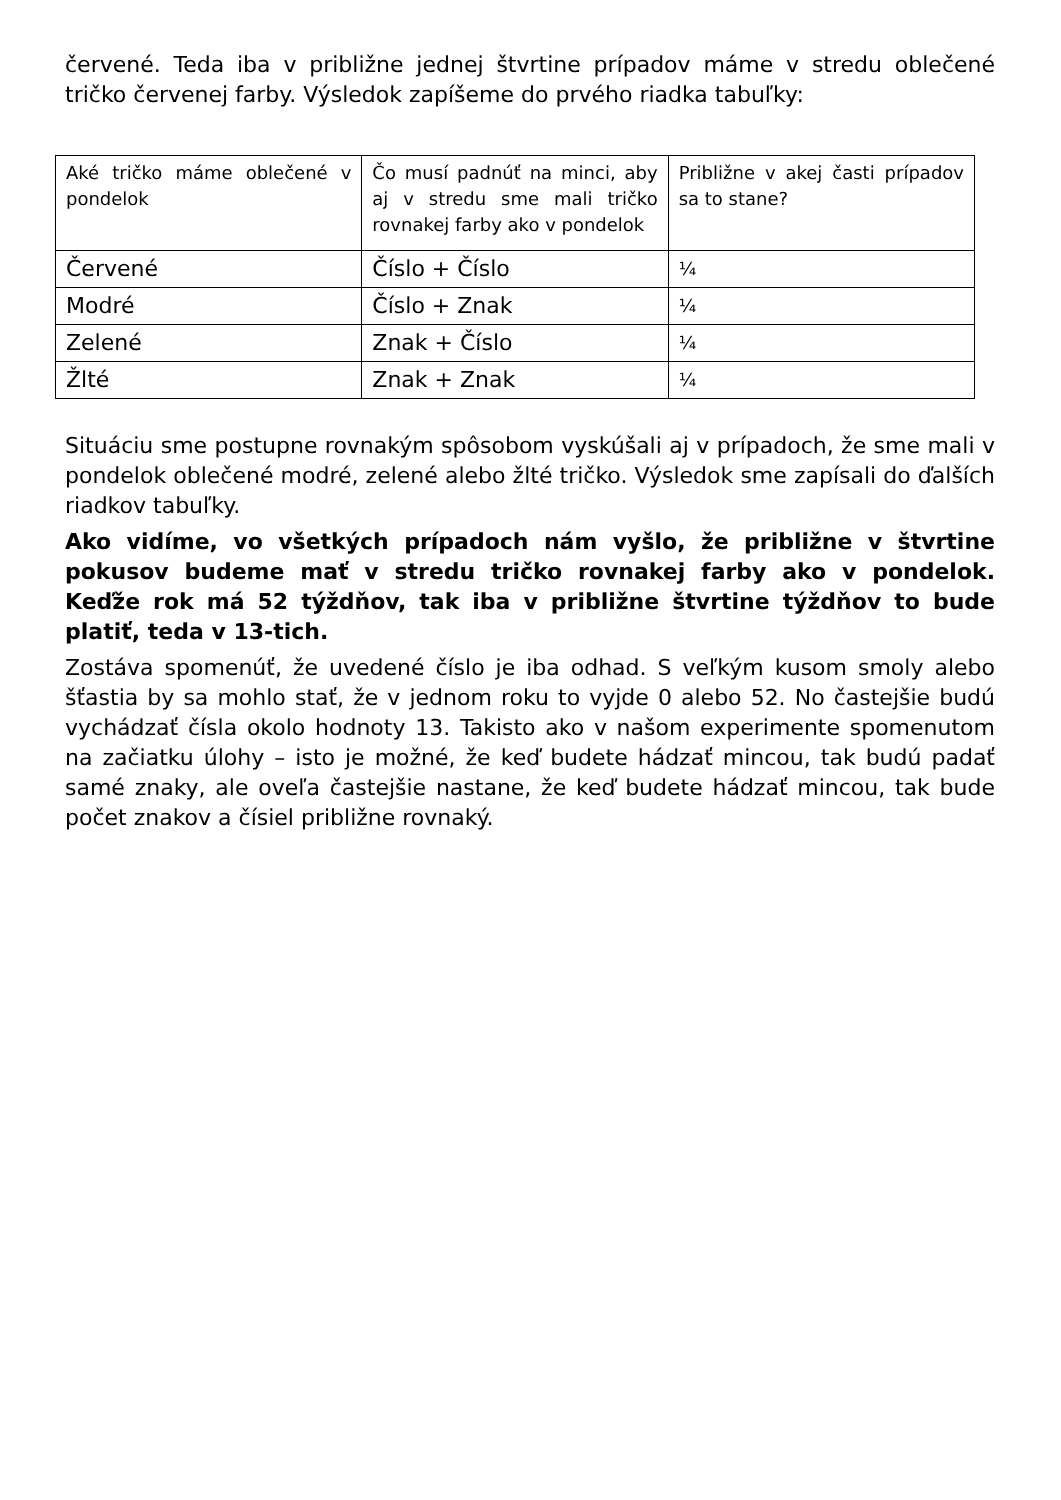červené. Teda iba v približne jednej štvrtine prípadov máme v stredu oblečené tričko červenej farby. Výsledok zapíšeme do prvého riadka tabuľky:
| Aké tričko máme oblečené v pondelok | Čo musí padnúť na minci, aby aj v stredu sme mali tričko rovnakej farby ako v pondelok | Približne v akej časti prípadov sa to stane? |
| Červené | Číslo + Číslo | ¼ |
| Modré | Číslo + Znak | ¼ |
| Zelené | Znak + Číslo | ¼ |
| Žlté | Znak + Znak | ¼ |
Situáciu sme postupne rovnakým spôsobom vyskúšali aj v prípadoch, že sme mali v pondelok oblečené modré, zelené alebo žlté tričko. Výsledok sme zapísali do ďalších riadkov tabuľky.
Ako vidíme, vo všetkých prípadoch nám vyšlo, že približne v štvrtine pokusov budeme mať v stredu tričko rovnakej farby ako v pondelok. Keďže rok má 52 týždňov, tak iba v približne štvrtine týždňov to bude platiť, teda v 13-tich.
Zostáva spomenúť, že uvedené číslo je iba odhad. S veľkým kusom smoly alebo šťastia by sa mohlo stať, že v jednom roku to vyjde 0 alebo 52. No častejšie budú vychádzať čísla okolo hodnoty 13. Takisto ako v našom experimente spomenutom na začiatku úlohy – isto je možné, že keď budete hádzať mincou, tak budú padať samé znaky, ale oveľa častejšie nastane, že keď budete hádzať mincou, tak bude počet znakov a čísiel približne rovnaký.